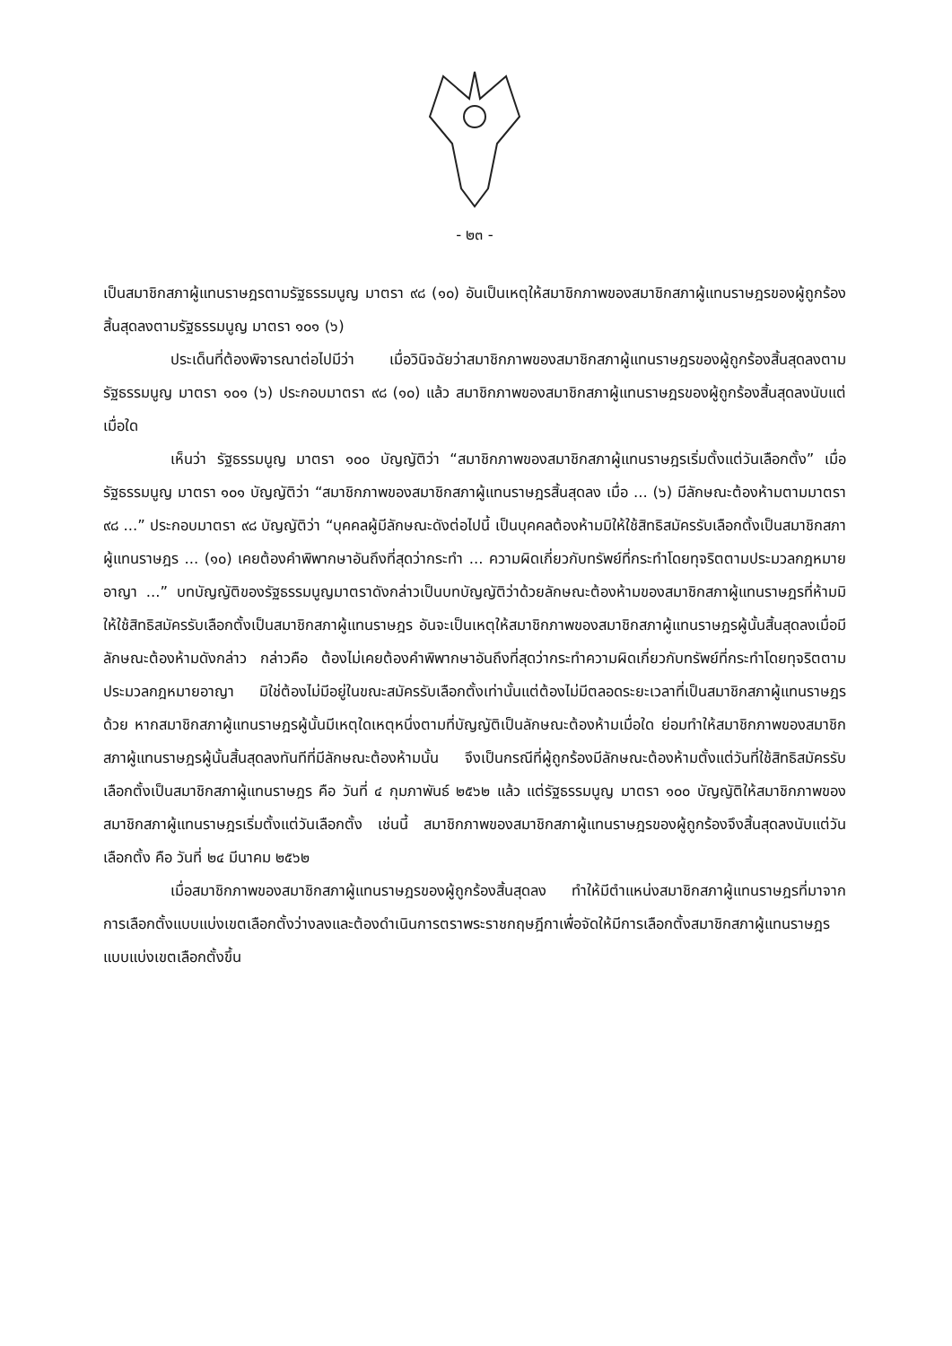- ๒๓ -
เป็นสมาชิกสภาผู้แทนราษฎรตามรัฐธรรมนูญ มาตรา ๙๘ (๑๐) อันเป็นเหตุให้สมาชิกภาพของสมาชิกสภาผู้แทนราษฎรของผู้ถูกร้องสิ้นสุดลงตามรัฐธรรมนูญ มาตรา ๑๐๑ (๖)
ประเด็นที่ต้องพิจารณาต่อไปมีว่า เมื่อวินิจฉัยว่าสมาชิกภาพของสมาชิกสภาผู้แทนราษฎรของผู้ถูกร้องสิ้นสุดลงตามรัฐธรรมนูญ มาตรา ๑๐๑ (๖) ประกอบมาตรา ๙๘ (๑๐) แล้ว สมาชิกภาพของสมาชิกสภาผู้แทนราษฎรของผู้ถูกร้องสิ้นสุดลงนับแต่เมื่อใด
เห็นว่า รัฐธรรมนูญ มาตรา ๑๐๐ บัญญัติว่า “สมาชิกภาพของสมาชิกสภาผู้แทนราษฎรเริ่มตั้งแต่วันเลือกตั้ง” เมื่อรัฐธรรมนูญ มาตรา ๑๐๑ บัญญัติว่า “สมาชิกภาพของสมาชิกสภาผู้แทนราษฎรสิ้นสุดลง เมื่อ ... (๖) มีลักษณะต้องห้ามตามมาตรา ๙๘ ...” ประกอบมาตรา ๙๘ บัญญัติว่า “บุคคลผู้มีลักษณะดังต่อไปนี้ เป็นบุคคลต้องห้ามมิให้ใช้สิทธิสมัครรับเลือกตั้งเป็นสมาชิกสภาผู้แทนราษฎร ... (๑๐) เคยต้องคำพิพากษาอันถึงที่สุดว่ากระทำ ... ความผิดเกี่ยวกับทรัพย์ที่กระทำโดยทุจริตตามประมวลกฎหมายอาญา ...” บทบัญญัติของรัฐธรรมนูญมาตราดังกล่าวเป็นบทบัญญัติว่าด้วยลักษณะต้องห้ามของสมาชิกสภาผู้แทนราษฎรที่ห้ามมิให้ใช้สิทธิสมัครรับเลือกตั้งเป็นสมาชิกสภาผู้แทนราษฎร อันจะเป็นเหตุให้สมาชิกภาพของสมาชิกสภาผู้แทนราษฎรผู้นั้นสิ้นสุดลงเมื่อมีลักษณะต้องห้ามดังกล่าว กล่าวคือ ต้องไม่เคยต้องคำพิพากษาอันถึงที่สุดว่ากระทำความผิดเกี่ยวกับทรัพย์ที่กระทำโดยทุจริตตามประมวลกฎหมายอาญา มิใช่ต้องไม่มีอยู่ในขณะสมัครรับเลือกตั้งเท่านั้นแต่ต้องไม่มีตลอดระยะเวลาที่เป็นสมาชิกสภาผู้แทนราษฎรด้วย หากสมาชิกสภาผู้แทนราษฎรผู้นั้นมีเหตุใดเหตุหนึ่งตามที่บัญญัติเป็นลักษณะต้องห้ามเมื่อใด ย่อมทำให้สมาชิกภาพของสมาชิกสภาผู้แทนราษฎรผู้นั้นสิ้นสุดลงทันทีที่มีลักษณะต้องห้ามนั้น จึงเป็นกรณีที่ผู้ถูกร้องมีลักษณะต้องห้ามตั้งแต่วันที่ใช้สิทธิสมัครรับเลือกตั้งเป็นสมาชิกสภาผู้แทนราษฎร คือ วันที่ ๔ กุมภาพันธ์ ๒๕๖๒ แล้ว แต่รัฐธรรมนูญ มาตรา ๑๐๐ บัญญัติให้สมาชิกภาพของสมาชิกสภาผู้แทนราษฎรเริ่มตั้งแต่วันเลือกตั้ง เช่นนี้ สมาชิกภาพของสมาชิกสภาผู้แทนราษฎรของผู้ถูกร้องจึงสิ้นสุดลงนับแต่วันเลือกตั้ง คือ วันที่ ๒๔ มีนาคม ๒๕๖๒
เมื่อสมาชิกภาพของสมาชิกสภาผู้แทนราษฎรของผู้ถูกร้องสิ้นสุดลง ทำให้มีตำแหน่งสมาชิกสภาผู้แทนราษฎรที่มาจากการเลือกตั้งแบบแบ่งเขตเลือกตั้งว่างลงและต้องดำเนินการตราพระราชกฤษฎีกาเพื่อจัดให้มีการเลือกตั้งสมาชิกสภาผู้แทนราษฎรแบบแบ่งเขตเลือกตั้งขึ้น